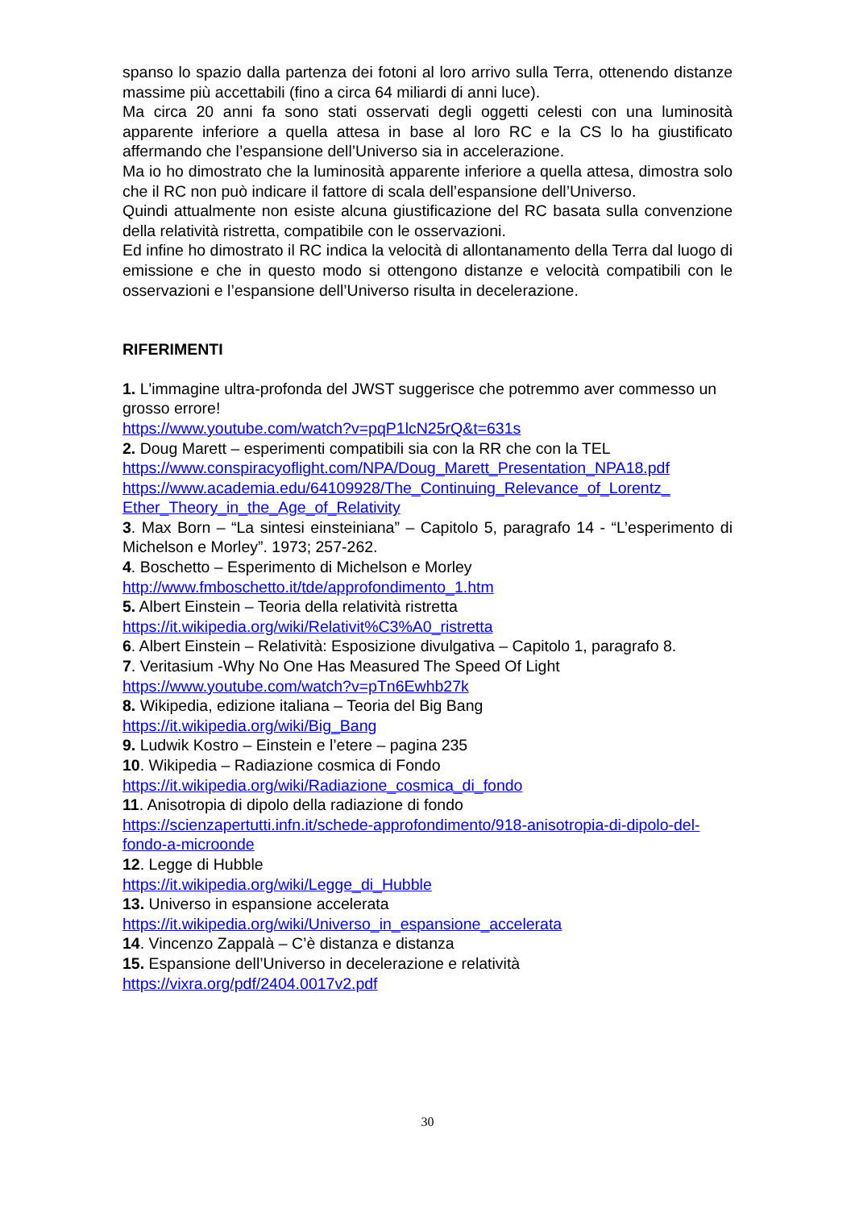spanso lo spazio dalla partenza dei fotoni al loro arrivo sulla Terra, ottenendo distanze massime più accettabili (fino a circa 64 miliardi di anni luce).
Ma circa 20 anni fa sono stati osservati degli oggetti celesti con una luminosità apparente inferiore a quella attesa in base al loro RC e la CS lo ha giustificato affermando che l’espansione dell’Universo sia in accelerazione.
Ma io ho dimostrato che la luminosità apparente inferiore a quella attesa, dimostra solo che il RC non può indicare il fattore di scala dell’espansione dell’Universo.
Quindi attualmente non esiste alcuna giustificazione del RC basata sulla convenzione della relatività ristretta, compatibile con le osservazioni.
Ed infine ho dimostrato il RC indica la velocità di allontanamento della Terra dal luogo di emissione e che in questo modo si ottengono distanze e velocità compatibili con le osservazioni e l’espansione dell’Universo risulta in decelerazione.
RIFERIMENTI
1. L'immagine ultra-profonda del JWST suggerisce che potremmo aver commesso un grosso errore!
https://www.youtube.com/watch?v=pqP1lcN25rQ&t=631s
2. Doug Marett – esperimenti compatibili sia con la RR che con la TEL
https://www.conspiracyoflight.com/NPA/Doug_Marett_Presentation_NPA18.pdf
https://www.academia.edu/64109928/The_Continuing_Relevance_of_Lorentz_ Ether_Theory_in_the_Age_of_Relativity
3. Max Born – “La sintesi einsteiniana” – Capitolo 5, paragrafo 14 - “L’esperimento di Michelson e Morley”. 1973; 257-262.
4. Boschetto – Esperimento di Michelson e Morley
http://www.fmboschetto.it/tde/approfondimento_1.htm
5. Albert Einstein – Teoria della relatività ristretta
https://it.wikipedia.org/wiki/Relativit%C3%A0_ristretta
6. Albert Einstein – Relatività: Esposizione divulgativa – Capitolo 1, paragrafo 8.
7. Veritasium -Why No One Has Measured The Speed Of Light
https://www.youtube.com/watch?v=pTn6Ewhb27k
8. Wikipedia, edizione italiana – Teoria del Big Bang
https://it.wikipedia.org/wiki/Big_Bang
9. Ludwik Kostro – Einstein e l’etere – pagina 235
10. Wikipedia – Radiazione cosmica di Fondo
https://it.wikipedia.org/wiki/Radiazione_cosmica_di_fondo
11. Anisotropia di dipolo della radiazione di fondo
https://scienzapertutti.infn.it/schede-approfondimento/918-anisotropia-di-dipolo-del-fondo-a-microonde
12. Legge di Hubble
https://it.wikipedia.org/wiki/Legge_di_Hubble
13. Universo in espansione accelerata
https://it.wikipedia.org/wiki/Universo_in_espansione_accelerata
14. Vincenzo Zappalà – C’è distanza e distanza
15. Espansione dell’Universo in decelerazione e relatività
https://vixra.org/pdf/2404.0017v2.pdf
30